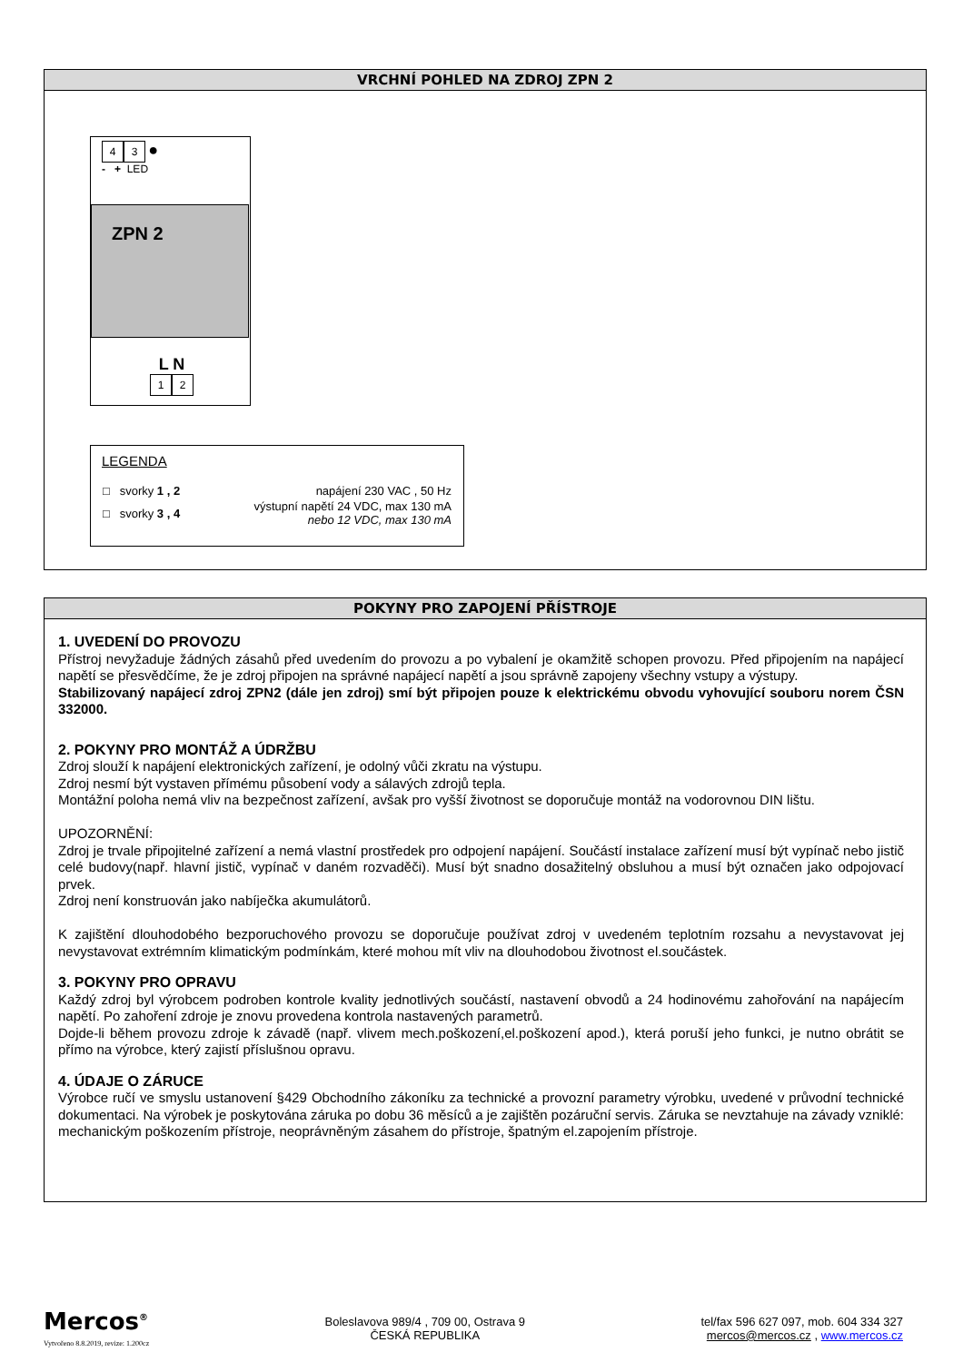VRCHNÍ POHLED NA ZDROJ ZPN 2
4 3 ●
- + LED
ZPN 2
L N
1 2
LEGENDA
| □ svorky 1 , 2 | napájení 230 VAC , 50 Hz |
| □ svorky 3 , 4 | výstupní napětí 24 VDC, max 130 mA nebo 12 VDC, max 130 mA |
POKYNY PRO ZAPOJENÍ PŘÍSTROJE
1. UVEDENÍ DO PROVOZU
Přístroj nevyžaduje žádných zásahů před uvedením do provozu a po vybalení je okamžitě schopen provozu. Před připojením na napájecí napětí se přesvědčíme, že je zdroj připojen na správné napájecí napětí a jsou správně zapojeny všechny vstupy a výstupy.
Stabilizovaný napájecí zdroj ZPN2 (dále jen zdroj) smí být připojen pouze k elektrickému obvodu vyhovující souboru norem ČSN 332000.
2. POKYNY PRO MONTÁŽ A ÚDRŽBU
Zdroj slouží k napájení elektronických zařízení, je odolný vůči zkratu na výstupu.
Zdroj nesmí být vystaven přímému působení vody a sálavých zdrojů tepla.
Montážní poloha nemá vliv na bezpečnost zařízení, avšak pro vyšší životnost se doporučuje montáž na vodorovnou DIN lištu.
UPOZORNĚNÍ:
Zdroj je trvale připojitelné zařízení a nemá vlastní prostředek pro odpojení napájení. Součástí instalace zařízení musí být vypínač nebo jistič celé budovy(např. hlavní jistič, vypínač v daném rozvaděči). Musí být snadno dosažitelný obsluhou a musí být označen jako odpojovací prvek.
Zdroj není konstruován jako nabíječka akumulátorů.
K zajištění dlouhodobého bezporuchového provozu se doporučuje používat zdroj v uvedeném teplotním rozsahu a nevystavovat jej nevystavovat extrémním klimatickým podmínkám, které mohou mít vliv na dlouhodobou životnost el.součástek.
3. POKYNY PRO OPRAVU
Každý zdroj byl výrobcem podroben kontrole kvality jednotlivých součástí, nastavení obvodů a 24 hodinovému zahořování na napájecím napětí. Po zahoření zdroje je znovu provedena kontrola nastavených parametrů.
Dojde-li během provozu zdroje k závadě (např. vlivem mech.poškození,el.poškození apod.), která poruší jeho funkci, je nutno obrátit se přímo na výrobce, který zajistí příslušnou opravu.
4. ÚDAJE O ZÁRUCE
Výrobce ručí ve smyslu ustanovení §429 Obchodního zákoníku za technické a provozní parametry výrobku, uvedené v průvodní technické dokumentaci. Na výrobek je poskytována záruka po dobu 36 měsíců a je zajištěn pozáruční servis. Záruka se nevztahuje na závady vzniklé: mechanickým poškozením přístroje, neoprávněným zásahem do přístroje, špatným el.zapojením přístroje.
Mercos<sup>®</sup>
Vytvořeno 8.8.2019, revize: 1.200cz
Boleslavova 989/4 , 709 00, Ostrava 9
ČESKÁ REPUBLIKA
tel/fax 596 627 097, mob. 604 334 327
mercos@mercos.cz , www.mercos.cz